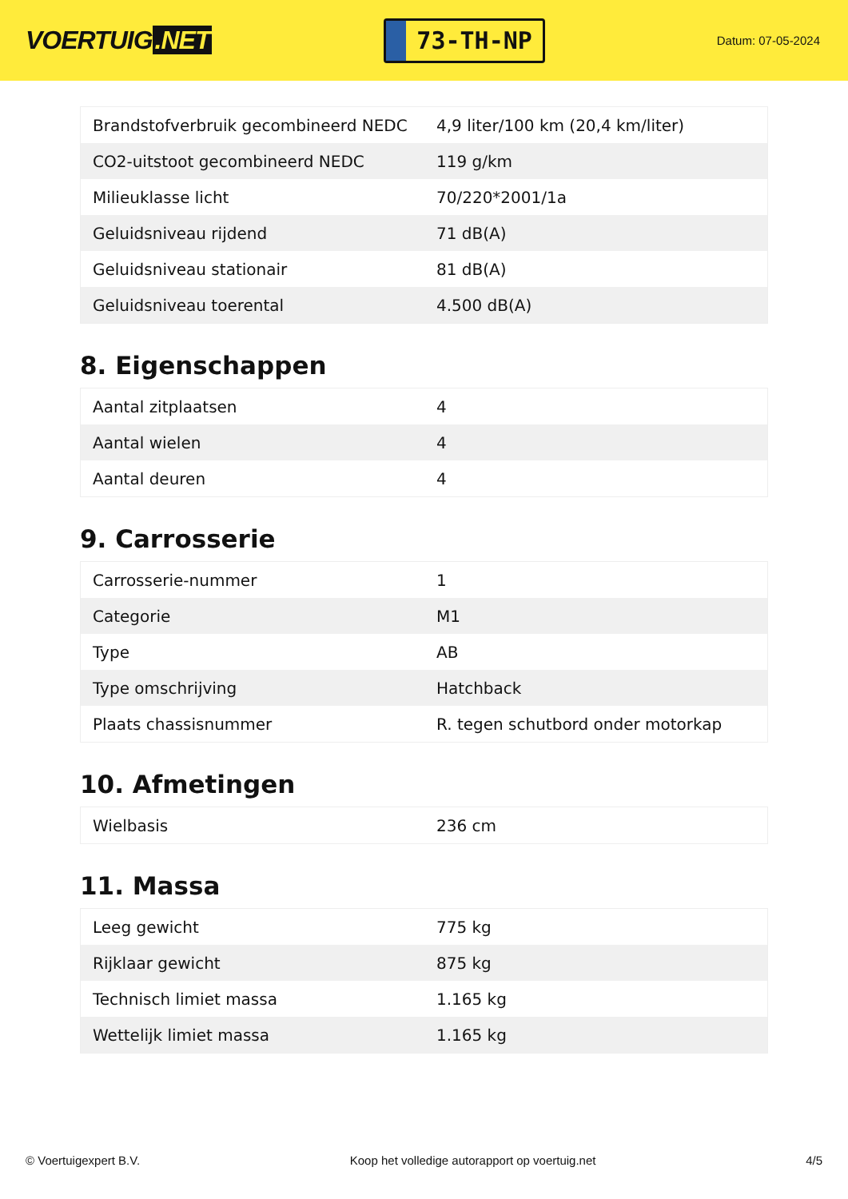VOERTUIG.NET
73-TH-NP
Datum: 07-05-2024
| Brandstofverbruik gecombineerd NEDC | 4,9 liter/100 km (20,4 km/liter) |
| CO2-uitstoot gecombineerd NEDC | 119 g/km |
| Milieuklasse licht | 70/220*2001/1a |
| Geluidsniveau rijdend | 71 dB(A) |
| Geluidsniveau stationair | 81 dB(A) |
| Geluidsniveau toerental | 4.500 dB(A) |
8. Eigenschappen
| Aantal zitplaatsen | 4 |
| Aantal wielen | 4 |
| Aantal deuren | 4 |
9. Carrosserie
| Carrosserie-nummer | 1 |
| Categorie | M1 |
| Type | AB |
| Type omschrijving | Hatchback |
| Plaats chassisnummer | R. tegen schutbord onder motorkap |
10. Afmetingen
| Wielbasis | 236 cm |
11. Massa
| Leeg gewicht | 775 kg |
| Rijklaar gewicht | 875 kg |
| Technisch limiet massa | 1.165 kg |
| Wettelijk limiet massa | 1.165 kg |
© Voertuigexpert B.V. Koop het volledige autorapport op voertuig.net 4/5